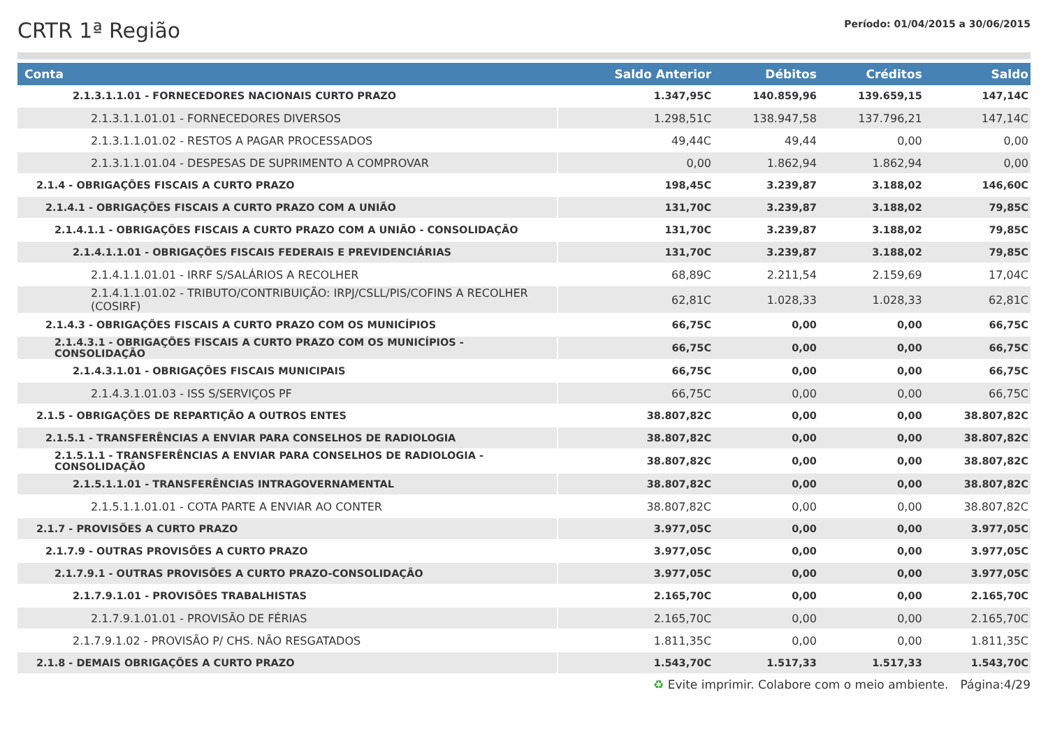CRTR 1ª Região
Período: 01/04/2015 a 30/06/2015
| Conta | Saldo Anterior | Débitos | Créditos | Saldo |
| --- | --- | --- | --- | --- |
| 2.1.3.1.1.01 - FORNECEDORES NACIONAIS CURTO PRAZO | 1.347,95C | 140.859,96 | 139.659,15 | 147,14C |
| 2.1.3.1.1.01.01 - FORNECEDORES DIVERSOS | 1.298,51C | 138.947,58 | 137.796,21 | 147,14C |
| 2.1.3.1.1.01.02 - RESTOS A PAGAR PROCESSADOS | 49,44C | 49,44 | 0,00 | 0,00 |
| 2.1.3.1.1.01.04 - DESPESAS DE SUPRIMENTO A COMPROVAR | 0,00 | 1.862,94 | 1.862,94 | 0,00 |
| 2.1.4 - OBRIGAÇÕES FISCAIS A CURTO PRAZO | 198,45C | 3.239,87 | 3.188,02 | 146,60C |
| 2.1.4.1 - OBRIGAÇÕES FISCAIS A CURTO PRAZO COM A UNIÃO | 131,70C | 3.239,87 | 3.188,02 | 79,85C |
| 2.1.4.1.1 - OBRIGAÇÕES FISCAIS A CURTO PRAZO COM A UNIÃO - CONSOLIDAÇÃO | 131,70C | 3.239,87 | 3.188,02 | 79,85C |
| 2.1.4.1.1.01 - OBRIGAÇÕES FISCAIS FEDERAIS E PREVIDENCIÁRIAS | 131,70C | 3.239,87 | 3.188,02 | 79,85C |
| 2.1.4.1.1.01.01 - IRRF S/SALÁRIOS A RECOLHER | 68,89C | 2.211,54 | 2.159,69 | 17,04C |
| 2.1.4.1.1.01.02 - TRIBUTO/CONTRIBUIÇÃO: IRPJ/CSLL/PIS/COFINS A RECOLHER (COSIRF) | 62,81C | 1.028,33 | 1.028,33 | 62,81C |
| 2.1.4.3 - OBRIGAÇÕES FISCAIS A CURTO PRAZO COM OS MUNICÍPIOS | 66,75C | 0,00 | 0,00 | 66,75C |
| 2.1.4.3.1 - OBRIGAÇÕES FISCAIS A CURTO PRAZO COM OS MUNICÍPIOS - CONSOLIDAÇÃO | 66,75C | 0,00 | 0,00 | 66,75C |
| 2.1.4.3.1.01 - OBRIGAÇÕES FISCAIS MUNICIPAIS | 66,75C | 0,00 | 0,00 | 66,75C |
| 2.1.4.3.1.01.03 - ISS S/SERVIÇOS PF | 66,75C | 0,00 | 0,00 | 66,75C |
| 2.1.5 - OBRIGAÇÕES DE REPARTIÇÃO A OUTROS ENTES | 38.807,82C | 0,00 | 0,00 | 38.807,82C |
| 2.1.5.1 - TRANSFERÊNCIAS A ENVIAR PARA CONSELHOS DE RADIOLOGIA | 38.807,82C | 0,00 | 0,00 | 38.807,82C |
| 2.1.5.1.1 - TRANSFERÊNCIAS A ENVIAR PARA CONSELHOS DE RADIOLOGIA - CONSOLIDAÇÃO | 38.807,82C | 0,00 | 0,00 | 38.807,82C |
| 2.1.5.1.1.01 - TRANSFERÊNCIAS INTRAGOVERNAMENTAL | 38.807,82C | 0,00 | 0,00 | 38.807,82C |
| 2.1.5.1.1.01.01 - COTA PARTE A ENVIAR AO CONTER | 38.807,82C | 0,00 | 0,00 | 38.807,82C |
| 2.1.7 - PROVISÕES A CURTO PRAZO | 3.977,05C | 0,00 | 0,00 | 3.977,05C |
| 2.1.7.9 - OUTRAS PROVISÕES A CURTO PRAZO | 3.977,05C | 0,00 | 0,00 | 3.977,05C |
| 2.1.7.9.1 - OUTRAS PROVISÕES A CURTO PRAZO-CONSOLIDAÇÃO | 3.977,05C | 0,00 | 0,00 | 3.977,05C |
| 2.1.7.9.1.01 - PROVISÕES TRABALHISTAS | 2.165,70C | 0,00 | 0,00 | 2.165,70C |
| 2.1.7.9.1.01.01 - PROVISÃO DE FÉRIAS | 2.165,70C | 0,00 | 0,00 | 2.165,70C |
| 2.1.7.9.1.02 - PROVISÃO P/ CHS. NÃO RESGATADOS | 1.811,35C | 0,00 | 0,00 | 1.811,35C |
| 2.1.8 - DEMAIS OBRIGAÇÕES A CURTO PRAZO | 1.543,70C | 1.517,33 | 1.517,33 | 1.543,70C |
♻ Evite imprimir. Colabore com o meio ambiente. Página:4/29